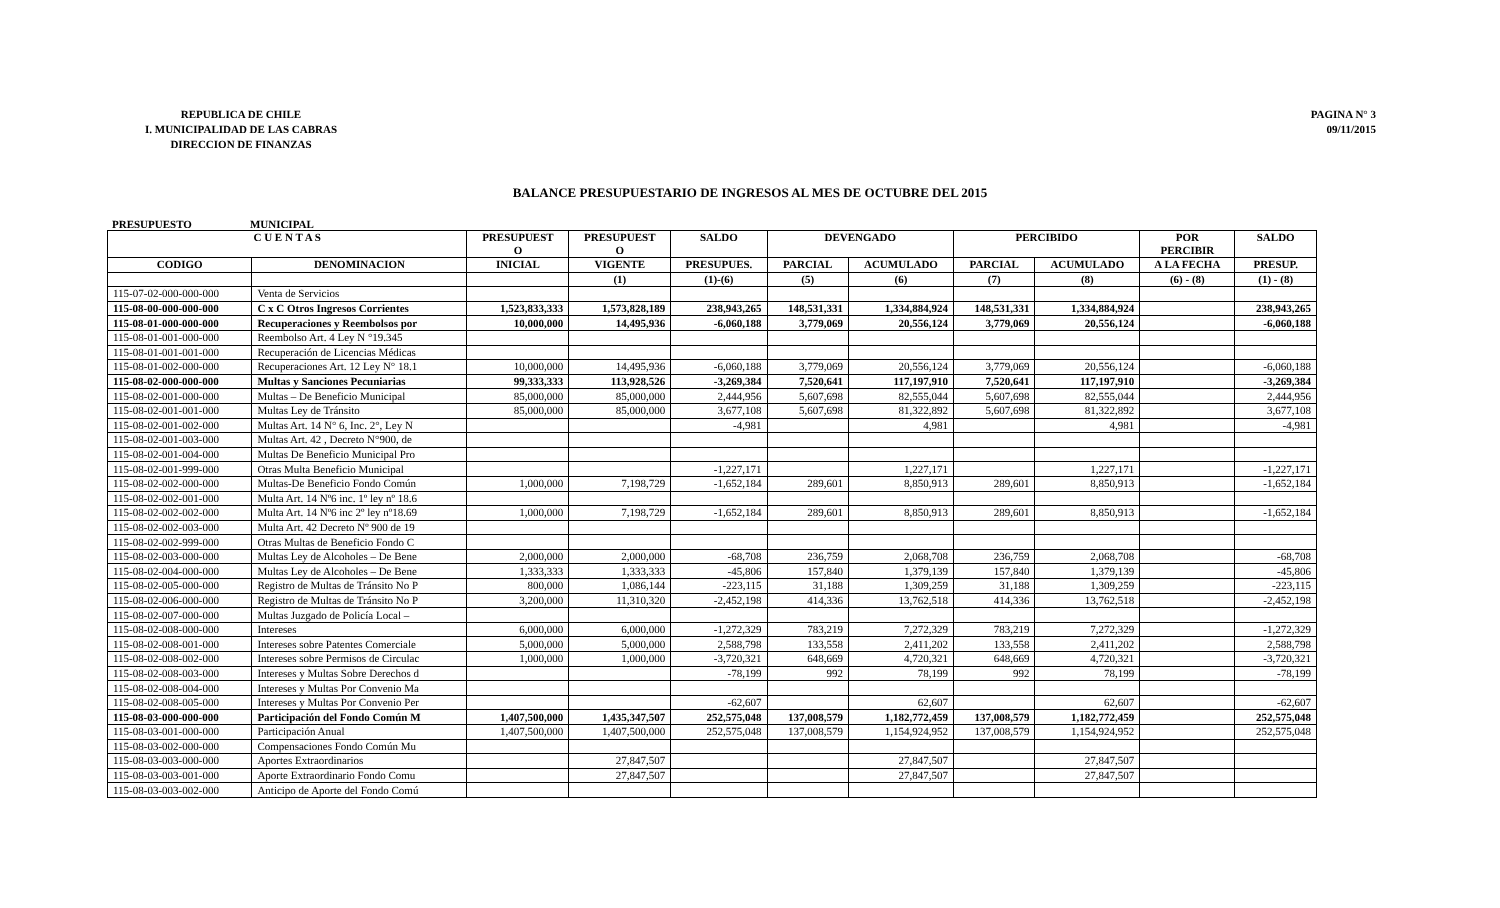REPUBLICA DE CHILE
I. MUNICIPALIDAD DE LAS CABRAS
DIRECCION DE FINANZAS
PAGINA N° 3
09/11/2015
BALANCE PRESUPUESTARIO DE INGRESOS AL MES DE OCTUBRE DEL 2015
PRESUPUESTO MUNICIPAL
| C U E N T A S | | PRESUPUEST O | PRESUPUEST O | SALDO | DEVENGADO | | PERCIBIDO | | POR PERCIBIR | SALDO |
| --- | --- | --- | --- | --- | --- | --- | --- | --- | --- | --- |
| CODIGO | DENOMINACION | INICIAL | VIGENTE | PRESUPUES. | PARCIAL | ACUMULADO | PARCIAL | ACUMULADO | A LA FECHA | PRESUP. |
| | | | (1) | (1)-(6) | (5) | (6) | (7) | (8) | (6) - (8) | (1) - (8) |
| 115-07-02-000-000-000 | Venta de Servicios | | | | | | | | | |
| 115-08-00-000-000-000 | C x C Otros Ingresos Corrientes | 1,523,833,333 | 1,573,828,189 | 238,943,265 | 148,531,331 | 1,334,884,924 | 148,531,331 | 1,334,884,924 | | 238,943,265 |
| 115-08-01-000-000-000 | Recuperaciones y Reembolsos por | 10,000,000 | 14,495,936 | -6,060,188 | 3,779,069 | 20,556,124 | 3,779,069 | 20,556,124 | | -6,060,188 |
| 115-08-01-001-000-000 | Reembolso Art. 4 Ley N °19.345 | | | | | | | | | |
| 115-08-01-001-001-000 | Recuperación de Licencias Médicas | | | | | | | | | |
| 115-08-01-002-000-000 | Recuperaciones Art. 12 Ley N° 18.1 | 10,000,000 | 14,495,936 | -6,060,188 | 3,779,069 | 20,556,124 | 3,779,069 | 20,556,124 | | -6,060,188 |
| 115-08-02-000-000-000 | Multas y Sanciones Pecuniarias | 99,333,333 | 113,928,526 | -3,269,384 | 7,520,641 | 117,197,910 | 7,520,641 | 117,197,910 | | -3,269,384 |
| 115-08-02-001-000-000 | Multas – De Beneficio Municipal | 85,000,000 | 85,000,000 | 2,444,956 | 5,607,698 | 82,555,044 | 5,607,698 | 82,555,044 | | 2,444,956 |
| 115-08-02-001-001-000 | Multas Ley de Tránsito | 85,000,000 | 85,000,000 | 3,677,108 | 5,607,698 | 81,322,892 | 5,607,698 | 81,322,892 | | 3,677,108 |
| 115-08-02-001-002-000 | Multas Art. 14 N° 6, Inc. 2°, Ley N | | | -4,981 | | 4,981 | | 4,981 | | -4,981 |
| 115-08-02-001-003-000 | Multas Art. 42 , Decreto N°900, de | | | | | | | | | |
| 115-08-02-001-004-000 | Multas De Beneficio Municipal Pro | | | | | | | | | |
| 115-08-02-001-999-000 | Otras Multa Beneficio Municipal | | | -1,227,171 | | 1,227,171 | | 1,227,171 | | -1,227,171 |
| 115-08-02-002-000-000 | Multas-De Beneficio Fondo Común | 1,000,000 | 7,198,729 | -1,652,184 | 289,601 | 8,850,913 | 289,601 | 8,850,913 | | -1,652,184 |
| 115-08-02-002-001-000 | Multa Art. 14 Nº6 inc. 1º ley nº 18.6 | | | | | | | | | |
| 115-08-02-002-002-000 | Multa Art. 14 Nº6 inc 2º ley nº18.69 | 1,000,000 | 7,198,729 | -1,652,184 | 289,601 | 8,850,913 | 289,601 | 8,850,913 | | -1,652,184 |
| 115-08-02-002-003-000 | Multa Art. 42 Decreto Nº 900 de 19 | | | | | | | | | |
| 115-08-02-002-999-000 | Otras Multas de Beneficio Fondo C | | | | | | | | | |
| 115-08-02-003-000-000 | Multas Ley de Alcoholes – De Bene | 2,000,000 | 2,000,000 | -68,708 | 236,759 | 2,068,708 | 236,759 | 2,068,708 | | -68,708 |
| 115-08-02-004-000-000 | Multas Ley de Alcoholes – De Bene | 1,333,333 | 1,333,333 | -45,806 | 157,840 | 1,379,139 | 157,840 | 1,379,139 | | -45,806 |
| 115-08-02-005-000-000 | Registro de Multas de Tránsito No P | 800,000 | 1,086,144 | -223,115 | 31,188 | 1,309,259 | 31,188 | 1,309,259 | | -223,115 |
| 115-08-02-006-000-000 | Registro de Multas de Tránsito No P | 3,200,000 | 11,310,320 | -2,452,198 | 414,336 | 13,762,518 | 414,336 | 13,762,518 | | -2,452,198 |
| 115-08-02-007-000-000 | Multas Juzgado de Policía Local – | | | | | | | | | |
| 115-08-02-008-000-000 | Intereses | 6,000,000 | 6,000,000 | -1,272,329 | 783,219 | 7,272,329 | 783,219 | 7,272,329 | | -1,272,329 |
| 115-08-02-008-001-000 | Intereses sobre Patentes Comerciale | 5,000,000 | 5,000,000 | 2,588,798 | 133,558 | 2,411,202 | 133,558 | 2,411,202 | | 2,588,798 |
| 115-08-02-008-002-000 | Intereses sobre Permisos de Circulac | 1,000,000 | 1,000,000 | -3,720,321 | 648,669 | 4,720,321 | 648,669 | 4,720,321 | | -3,720,321 |
| 115-08-02-008-003-000 | Intereses y Multas Sobre Derechos d | | | -78,199 | 992 | 78,199 | 992 | 78,199 | | -78,199 |
| 115-08-02-008-004-000 | Intereses y Multas Por Convenio Ma | | | | | | | | | |
| 115-08-02-008-005-000 | Intereses y Multas Por Convenio Per | | | -62,607 | | 62,607 | | 62,607 | | -62,607 |
| 115-08-03-000-000-000 | Participación del Fondo Común M | 1,407,500,000 | 1,435,347,507 | 252,575,048 | 137,008,579 | 1,182,772,459 | 137,008,579 | 1,182,772,459 | | 252,575,048 |
| 115-08-03-001-000-000 | Participación Anual | 1,407,500,000 | 1,407,500,000 | 252,575,048 | 137,008,579 | 1,154,924,952 | 137,008,579 | 1,154,924,952 | | 252,575,048 |
| 115-08-03-002-000-000 | Compensaciones Fondo Común Mu | | | | | | | | | |
| 115-08-03-003-000-000 | Aportes Extraordinarios | | 27,847,507 | | | 27,847,507 | | 27,847,507 | | |
| 115-08-03-003-001-000 | Aporte Extraordinario Fondo Comu | | 27,847,507 | | | 27,847,507 | | 27,847,507 | | |
| 115-08-03-003-002-000 | Anticipo de Aporte del Fondo Comú | | | | | | | | | |